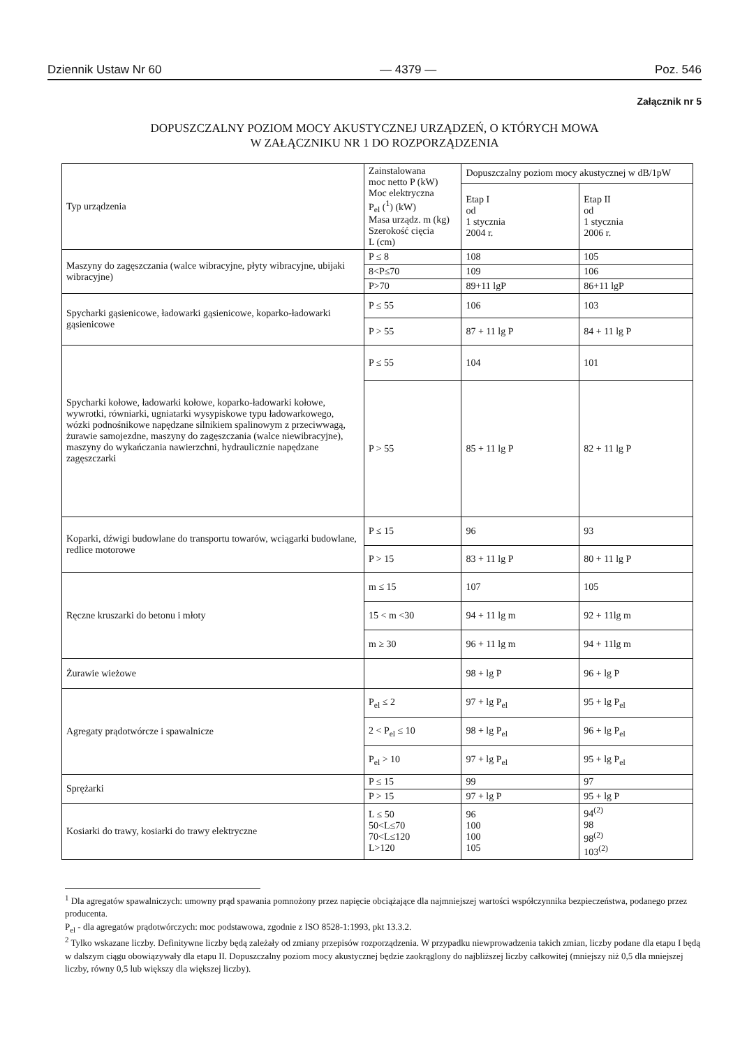Dziennik Ustaw Nr 60 — 4379 — Poz. 546
Załącznik nr 5
DOPUSZCZALNY POZIOM MOCY AKUSTYCZNEJ URZĄDZEŃ, O KTÓRYCH MOWA
W ZAŁĄCZNIKU NR 1 DO ROZPORZĄDZENIA
| Typ urządzenia | Zainstalowana moc netto P (kW) Moc elektryczna P<sub>el</sub> (<sup>1</sup>) (kW) Masa urządz. m (kg) Szerokość cięcia L (cm) | Dopuszczalny poziom mocy akustycznej w dB/1pW | |
| --- | --- | --- | --- |
| | | Etap I od 1 stycznia 2004 r. | Etap II od 1 stycznia 2006 r. |
| Maszyny do zagęszczania (walce wibracyjne, płyty wibracyjne, ubijaki wibracyjne) | P ≤ 8 | 108 | 105 |
| | 8<P≤70 | 109 | 106 |
| | P>70 | 89+11 lgP | 86+11 lgP |
| Spycharki gąsienicowe, ładowarki gąsienicowe, koparko-ładowarki gąsienicowe | P ≤ 55 | 106 | 103 |
| | P > 55 | 87 + 11 lg P | 84 + 11 lg P |
| Spycharki kołowe, ładowarki kołowe, koparko-ładowarki kołowe, wywrotki, równiarki, ugniatarki wysypiskowe typu ładowarkowego, wózki podnośnikowe napędzane silnikiem spalinowym z przeciwwagą, żurawie samojezdne, maszyny do zagęszczania (walce niewibracyjne), maszyny do wykańczania nawierzchni, hydraulicznie napędzane zagęszczarki | P ≤ 55 | 104 | 101 |
| | P > 55 | 85 + 11 lg P | 82 + 11 lg P |
| Koparki, dźwigi budowlane do transportu towarów, wciągarki budowlane, redlice motorowe | P ≤ 15 | 96 | 93 |
| | P > 15 | 83 + 11 lg P | 80 + 11 lg P |
| Ręczne kruszarki do betonu i młoty | m ≤ 15 | 107 | 105 |
| | 15 < m <30 | 94 + 11 lg m | 92 + 11lg m |
| | m ≥ 30 | 96 + 11 lg m | 94 + 11lg m |
| Żurawie wieżowe | | 98 + lg P | 96 + lg P |
| Agregaty prądotwórcze i spawalnicze | P<sub>el</sub> ≤ 2 | 97 + lg P<sub>el</sub> | 95 + lg P<sub>el</sub> |
| | 2 < P<sub>el</sub> ≤ 10 | 98 + lg P<sub>el</sub> | 96 + lg P<sub>el</sub> |
| | P<sub>el</sub> > 10 | 97 + lg P<sub>el</sub> | 95 + lg P<sub>el</sub> |
| Sprężarki | P ≤ 15 | 99 | 97 |
| | P > 15 | 97 + lg P | 95 + lg P |
| Kosiarki do trawy, kosiarki do trawy elektryczne | L ≤ 50 50<L≤70 70<L≤120 L>120 | 96 100 100 105 | 94<sup>(2)</sup> 98 98<sup>(2)</sup> 103<sup>(2)</sup> |
<sup>1</sup> Dla agregatów spawalniczych: umowny prąd spawania pomnożony przez napięcie obciążające dla najmniejszej wartości współczynnika bezpieczeństwa, podanego przez producenta.
P<sub>el</sub> - dla agregatów prądotwórczych: moc podstawowa, zgodnie z ISO 8528-1:1993, pkt 13.3.2.
<sup>2</sup> Tylko wskazane liczby. Definitywne liczby będą zależały od zmiany przepisów rozporządzenia. W przypadku niewprowadzenia takich zmian, liczby podane dla etapu I będą w dalszym ciągu obowiązywały dla etapu II. Dopuszczalny poziom mocy akustycznej będzie zaokrąglony do najbliższej liczby całkowitej (mniejszy niż 0,5 dla mniejszej liczby, równy 0,5 lub większy dla większej liczby).